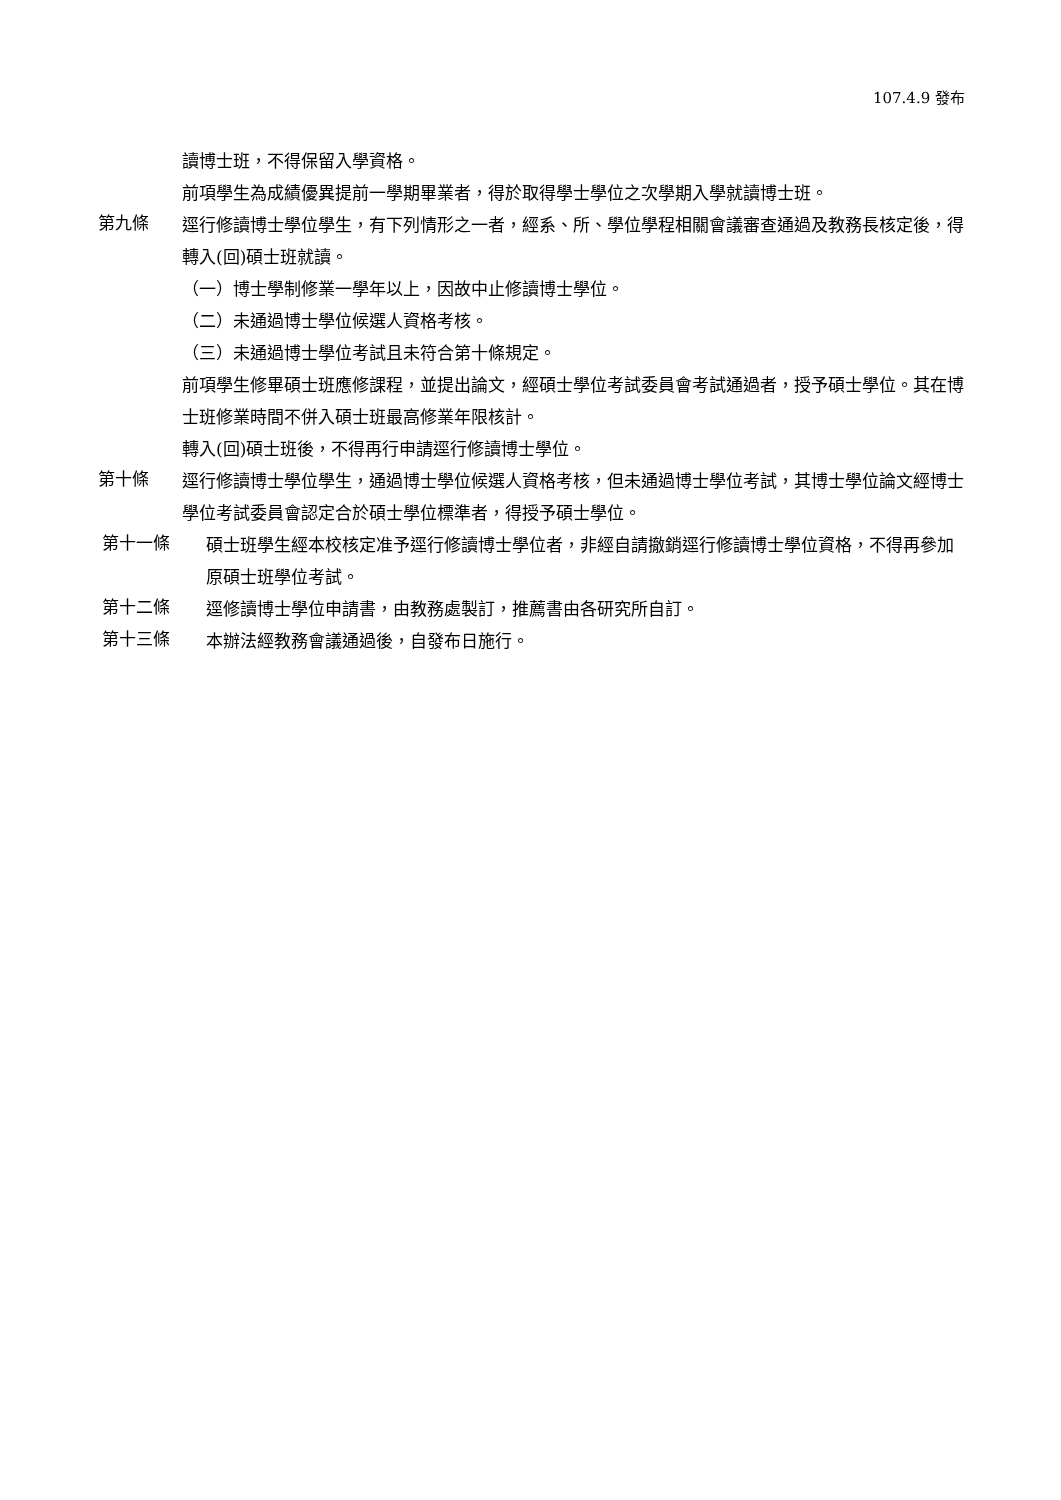107.4.9 發布
讀博士班，不得保留入學資格。
前項學生為成績優異提前一學期畢業者，得於取得學士學位之次學期入學就讀博士班。
第九條
逕行修讀博士學位學生，有下列情形之一者，經系、所、學位學程相關會議審查通過及教務長核定後，得轉入(回)碩士班就讀。
（一）博士學制修業一學年以上，因故中止修讀博士學位。
（二）未通過博士學位候選人資格考核。
（三）未通過博士學位考試且未符合第十條規定。
前項學生修畢碩士班應修課程，並提出論文，經碩士學位考試委員會考試通過者，授予碩士學位。其在博士班修業時間不併入碩士班最高修業年限核計。
轉入(回)碩士班後，不得再行申請逕行修讀博士學位。
第十條
逕行修讀博士學位學生，通過博士學位候選人資格考核，但未通過博士學位考試，其博士學位論文經博士學位考試委員會認定合於碩士學位標準者，得授予碩士學位。
第十一條
碩士班學生經本校核定准予逕行修讀博士學位者，非經自請撤銷逕行修讀博士學位資格，不得再參加原碩士班學位考試。
第十二條
逕修讀博士學位申請書，由教務處製訂，推薦書由各研究所自訂。
第十三條
本辦法經教務會議通過後，自發布日施行。